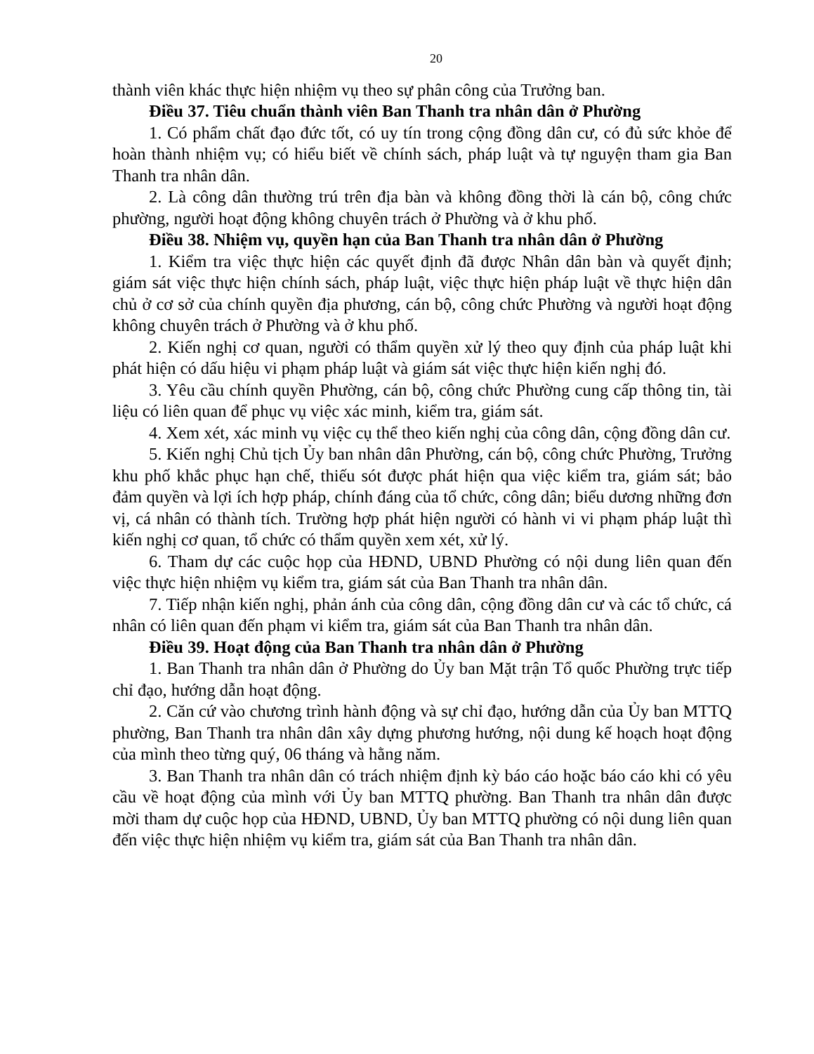20
thành viên khác thực hiện nhiệm vụ theo sự phân công của Trưởng ban.
Điều 37. Tiêu chuẩn thành viên Ban Thanh tra nhân dân ở Phường
1. Có phẩm chất đạo đức tốt, có uy tín trong cộng đồng dân cư, có đủ sức khỏe để hoàn thành nhiệm vụ; có hiểu biết về chính sách, pháp luật và tự nguyện tham gia Ban Thanh tra nhân dân.
2. Là công dân thường trú trên địa bàn và không đồng thời là cán bộ, công chức phường, người hoạt động không chuyên trách ở Phường và ở khu phố.
Điều 38. Nhiệm vụ, quyền hạn của Ban Thanh tra nhân dân ở Phường
1. Kiểm tra việc thực hiện các quyết định đã được Nhân dân bàn và quyết định; giám sát việc thực hiện chính sách, pháp luật, việc thực hiện pháp luật về thực hiện dân chủ ở cơ sở của chính quyền địa phương, cán bộ, công chức Phường và người hoạt động không chuyên trách ở Phường và ở khu phố.
2. Kiến nghị cơ quan, người có thẩm quyền xử lý theo quy định của pháp luật khi phát hiện có dấu hiệu vi phạm pháp luật và giám sát việc thực hiện kiến nghị đó.
3. Yêu cầu chính quyền Phường, cán bộ, công chức Phường cung cấp thông tin, tài liệu có liên quan để phục vụ việc xác minh, kiểm tra, giám sát.
4. Xem xét, xác minh vụ việc cụ thể theo kiến nghị của công dân, cộng đồng dân cư.
5. Kiến nghị Chủ tịch Ủy ban nhân dân Phường, cán bộ, công chức Phường, Trưởng khu phố khắc phục hạn chế, thiếu sót được phát hiện qua việc kiểm tra, giám sát; bảo đảm quyền và lợi ích hợp pháp, chính đáng của tổ chức, công dân; biểu dương những đơn vị, cá nhân có thành tích. Trường hợp phát hiện người có hành vi vi phạm pháp luật thì kiến nghị cơ quan, tổ chức có thẩm quyền xem xét, xử lý.
6. Tham dự các cuộc họp của HĐND, UBND Phường có nội dung liên quan đến việc thực hiện nhiệm vụ kiểm tra, giám sát của Ban Thanh tra nhân dân.
7. Tiếp nhận kiến nghị, phản ánh của công dân, cộng đồng dân cư và các tổ chức, cá nhân có liên quan đến phạm vi kiểm tra, giám sát của Ban Thanh tra nhân dân.
Điều 39. Hoạt động của Ban Thanh tra nhân dân ở Phường
1. Ban Thanh tra nhân dân ở Phường do Ủy ban Mặt trận Tổ quốc Phường trực tiếp chỉ đạo, hướng dẫn hoạt động.
2. Căn cứ vào chương trình hành động và sự chỉ đạo, hướng dẫn của Ủy ban MTTQ phường, Ban Thanh tra nhân dân xây dựng phương hướng, nội dung kế hoạch hoạt động của mình theo từng quý, 06 tháng và hằng năm.
3. Ban Thanh tra nhân dân có trách nhiệm định kỳ báo cáo hoặc báo cáo khi có yêu cầu về hoạt động của mình với Ủy ban MTTQ phường. Ban Thanh tra nhân dân được mời tham dự cuộc họp của HĐND, UBND, Ủy ban MTTQ phường có nội dung liên quan đến việc thực hiện nhiệm vụ kiểm tra, giám sát của Ban Thanh tra nhân dân.